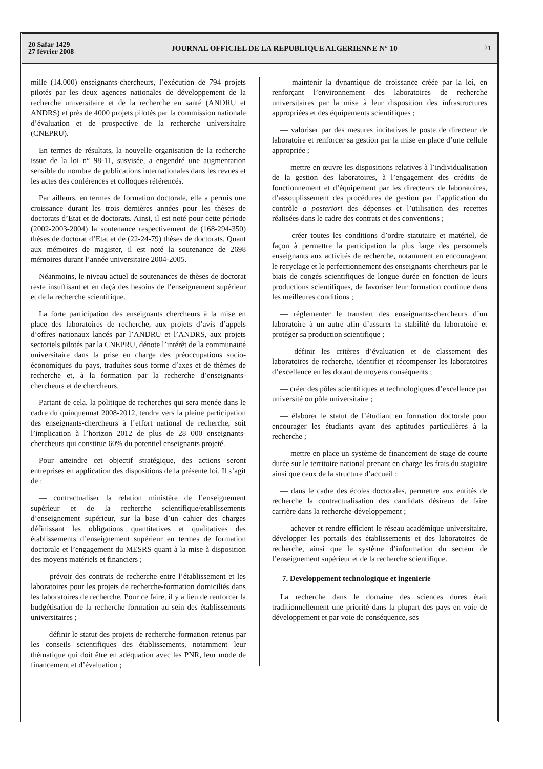20 Safar 1429
27 février 2008
JOURNAL OFFICIEL DE LA REPUBLIQUE ALGERIENNE N° 10
21
mille (14.000) enseignants-chercheurs, l’exécution de 794 projets pilotés par les deux agences nationales de développement de la recherche universitaire et de la recherche en santé (ANDRU et ANDRS) et près de 4000 projets pilotés par la commission nationale d’évaluation et de prospective de la recherche universitaire (CNEPRU).
En termes de résultats, la nouvelle organisation de la recherche issue de la loi n° 98-11, susvisée, a engendré une augmentation sensible du nombre de publications internationales dans les revues et les actes des conférences et colloques référencés.
Par ailleurs, en termes de formation doctorale, elle a permis une croissance durant les trois dernières années pour les thèses de doctorats d’Etat et de doctorats. Ainsi, il est noté pour cette période (2002-2003-2004) la soutenance respectivement de (168-294-350) thèses de doctorat d’Etat et de (22-24-79) thèses de doctorats. Quant aux mémoires de magister, il est noté la soutenance de 2698 mémoires durant l’année universitaire 2004-2005.
Néanmoins, le niveau actuel de soutenances de thèses de doctorat reste insuffisant et en deçà des besoins de l’enseignement supérieur et de la recherche scientifique.
La forte participation des enseignants chercheurs à la mise en place des laboratoires de recherche, aux projets d’avis d’appels d’offres nationaux lancés par l’ANDRU et l’ANDRS, aux projets sectoriels pilotés par la CNEPRU, dénote l’intérêt de la communauté universitaire dans la prise en charge des préoccupations socio-économiques du pays, traduites sous forme d’axes et de thèmes de recherche et, à la formation par la recherche d’enseignants-chercheurs et de chercheurs.
Partant de cela, la politique de recherches qui sera menée dans le cadre du quinquennat 2008-2012, tendra vers la pleine participation des enseignants-chercheurs à l’effort national de recherche, soit l’implication à l’horizon 2012 de plus de 28 000 enseignants-chercheurs qui constitue 60% du potentiel enseignants projeté.
Pour atteindre cet objectif stratégique, des actions seront entreprises en application des dispositions de la présente loi. Il s’agit de :
— contractualiser la relation ministère de l’enseignement supérieur et de la recherche scientifique/etablissements d’enseignement supérieur, sur la base d’un cahier des charges définissant les obligations quantitatives et qualitatives des établissements d’enseignement supérieur en termes de formation doctorale et l’engagement du MESRS quant à la mise à disposition des moyens matériels et financiers ;
— prévoir des contrats de recherche entre l’établissement et les laboratoires pour les projets de recherche-formation domiciliés dans les laboratoires de recherche. Pour ce faire, il y a lieu de renforcer la budgétisation de la recherche formation au sein des établissements universitaires ;
— définir le statut des projets de recherche-formation retenus par les conseils scientifiques des établissements, notamment leur thématique qui doit être en adéquation avec les PNR, leur mode de financement et d’évaluation ;
— maintenir la dynamique de croissance créée par la loi, en renforçant l’environnement des laboratoires de recherche universitaires par la mise à leur disposition des infrastructures appropriées et des équipements scientifiques ;
— valoriser par des mesures incitatives le poste de directeur de laboratoire et renforcer sa gestion par la mise en place d’une cellule appropriée ;
— mettre en œuvre les dispositions relatives à l’individualisation de la gestion des laboratoires, à l’engagement des crédits de fonctionnement et d’équipement par les directeurs de laboratoires, d’assouplissement des procédures de gestion par l’application du contrôle a posteriori des dépenses et l’utilisation des recettes réalisées dans le cadre des contrats et des conventions ;
— créer toutes les conditions d’ordre statutaire et matériel, de façon à permettre la participation la plus large des personnels enseignants aux activités de recherche, notamment en encourageant le recyclage et le perfectionnement des enseignants-chercheurs par le biais de congés scientifiques de longue durée en fonction de leurs productions scientifiques, de favoriser leur formation continue dans les meilleures conditions ;
— réglementer le transfert des enseignants-chercheurs d’un laboratoire à un autre afin d’assurer la stabilité du laboratoire et protéger sa production scientifique ;
— définir les critères d’évaluation et de classement des laboratoires de recherche, identifier et récompenser les laboratoires d’excellence en les dotant de moyens conséquents ;
— créer des pôles scientifiques et technologiques d’excellence par université ou pôle universitaire ;
— élaborer le statut de l’étudiant en formation doctorale pour encourager les étudiants ayant des aptitudes particulières à la recherche ;
— mettre en place un système de financement de stage de courte durée sur le territoire national prenant en charge les frais du stagiaire ainsi que ceux de la structure d’accueil ;
— dans le cadre des écoles doctorales, permettre aux entités de recherche la contractualisation des candidats désireux de faire carrière dans la recherche-développement ;
— achever et rendre efficient le réseau académique universitaire, développer les portails des établissements et des laboratoires de recherche, ainsi que le système d’information du secteur de l’enseignement supérieur et de la recherche scientifique.
7. Developpement technologique et ingenierie
La recherche dans le domaine des sciences dures était traditionnellement une priorité dans la plupart des pays en voie de développement et par voie de conséquence, ses